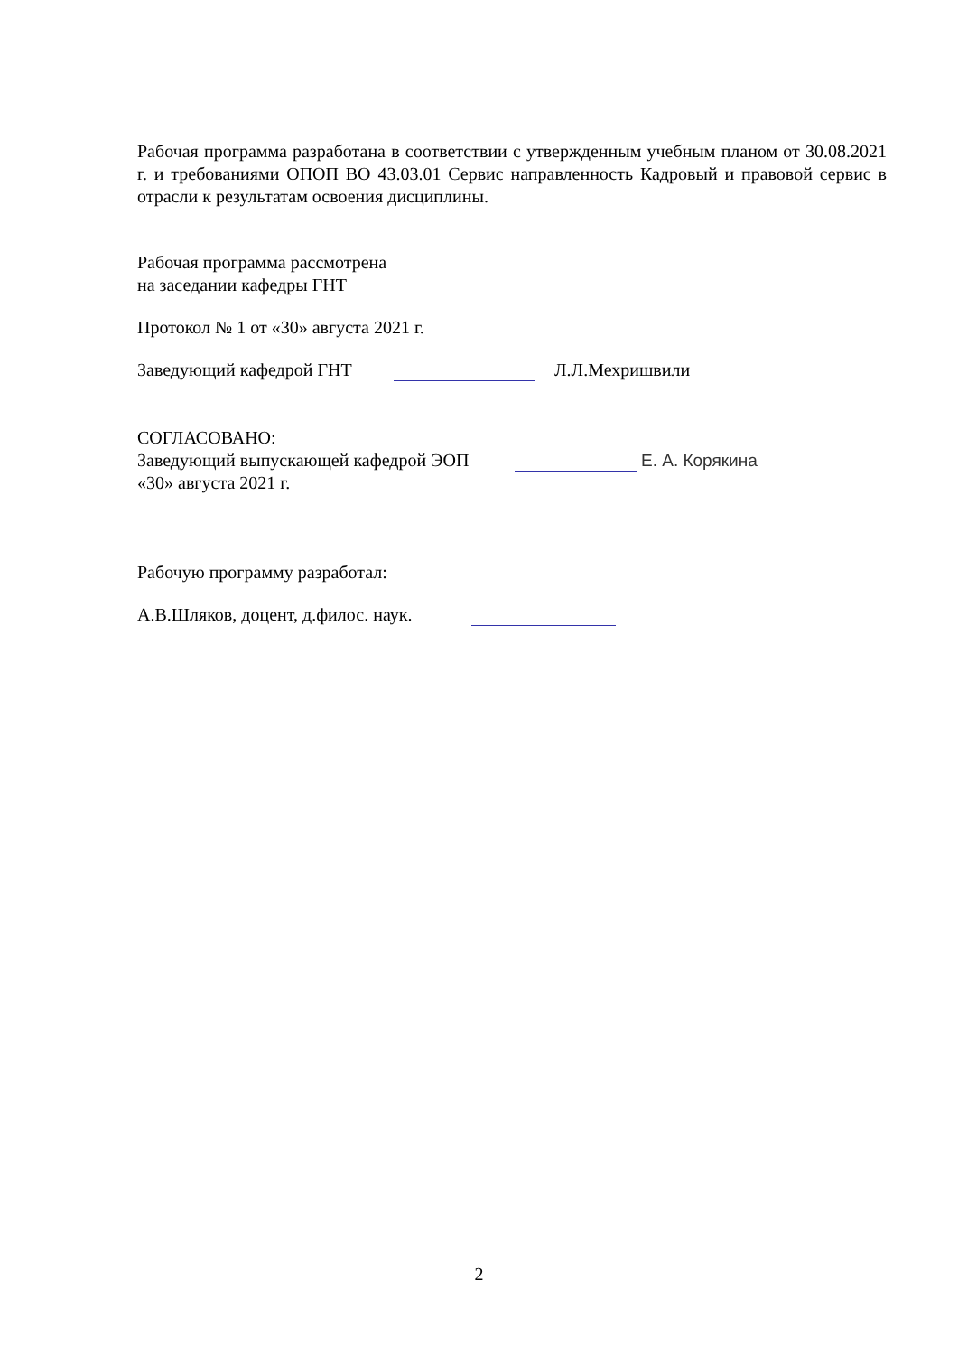Рабочая программа разработана в соответствии с утвержденным учебным планом от 30.08.2021 г. и требованиями ОПОП ВО 43.03.01 Сервис направленность Кадровый и правовой сервис в отрасли к результатам освоения дисциплины.
Рабочая программа рассмотрена
на заседании кафедры ГНТ
Протокол № 1 от «30» августа 2021 г.
Заведующий кафедрой ГНТ Л.Л.Мехришвили
СОГЛАСОВАНО:
Заведующий выпускающей кафедрой ЭОП Е. А. Корякина
«30» августа 2021 г.
Рабочую программу разработал:
А.В.Шляков, доцент, д.филос. наук.
2